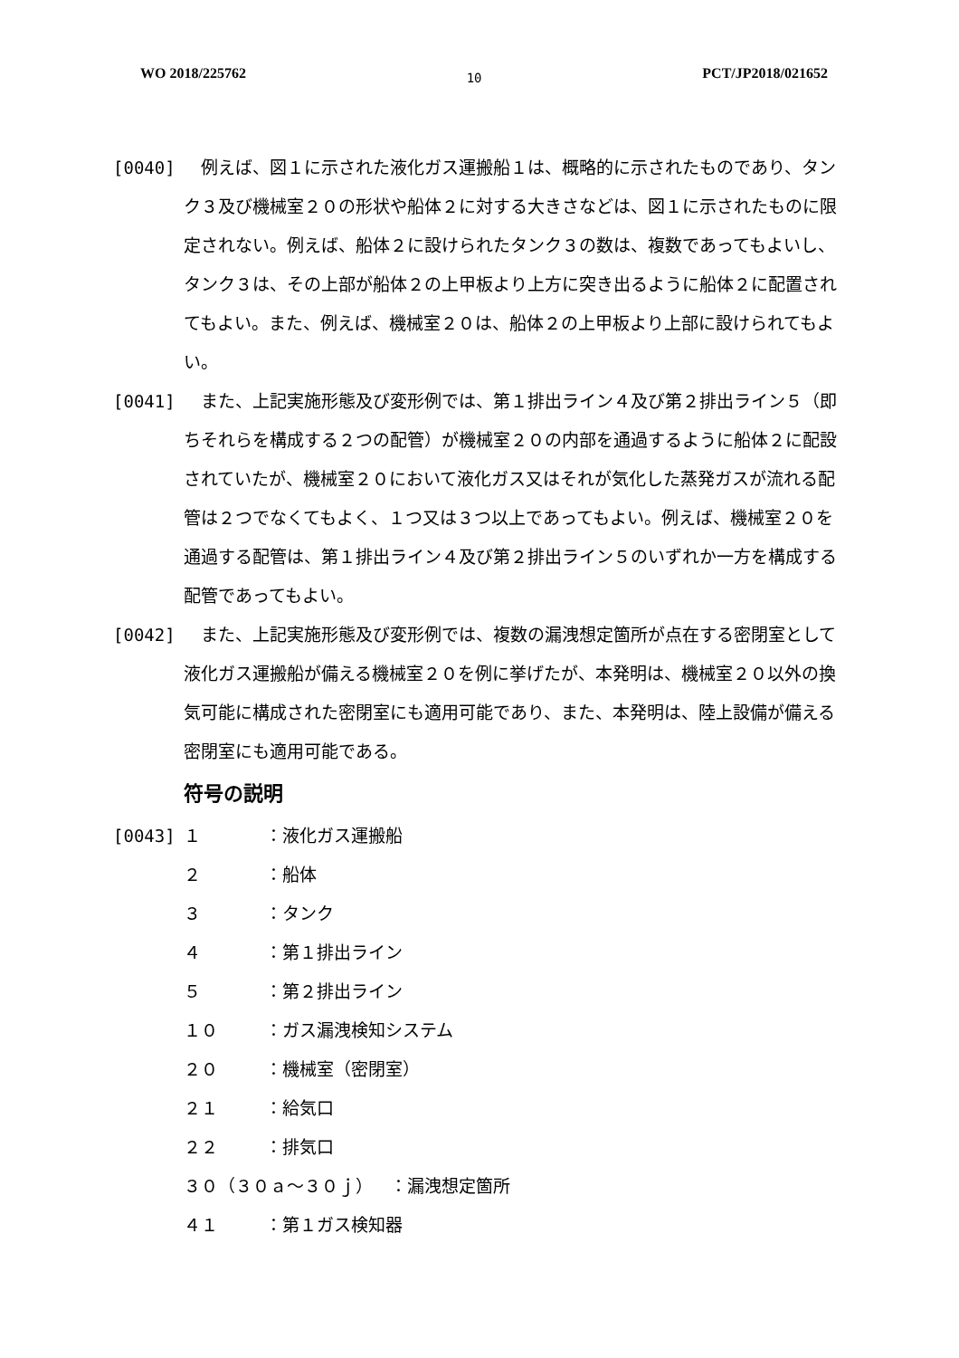WO 2018/225762 10 PCT/JP2018/021652
[0040] 　例えば、図１に示された液化ガス運搬船１は、概略的に示されたものであり、タンク３及び機械室２０の形状や船体２に対する大きさなどは、図１に示されたものに限定されない。例えば、船体２に設けられたタンク３の数は、複数であってもよいし、タンク３は、その上部が船体２の上甲板より上方に突き出るように船体２に配置されてもよい。また、例えば、機械室２０は、船体２の上甲板より上部に設けられてもよい。
[0041] 　また、上記実施形態及び変形例では、第１排出ライン４及び第２排出ライン５（即ちそれらを構成する２つの配管）が機械室２０の内部を通過するように船体２に配設されていたが、機械室２０において液化ガス又はそれが気化した蒸発ガスが流れる配管は２つでなくてもよく、１つ又は３つ以上であってもよい。例えば、機械室２０を通過する配管は、第１排出ライン４及び第２排出ライン５のいずれか一方を構成する配管であってもよい。
[0042] 　また、上記実施形態及び変形例では、複数の漏洩想定箇所が点在する密閉室として液化ガス運搬船が備える機械室２０を例に挙げたが、本発明は、機械室２０以外の換気可能に構成された密閉室にも適用可能であり、また、本発明は、陸上設備が備える密閉室にも適用可能である。
符号の説明
[0043]
１ ：液化ガス運搬船
２ ：船体
３ ：タンク
４ ：第１排出ライン
５ ：第２排出ライン
１０ ：ガス漏洩検知システム
２０ ：機械室（密閉室）
２１ ：給気口
２２ ：排気口
３０（３０ａ～３０ｊ）　：漏洩想定箇所
４１ ：第１ガス検知器